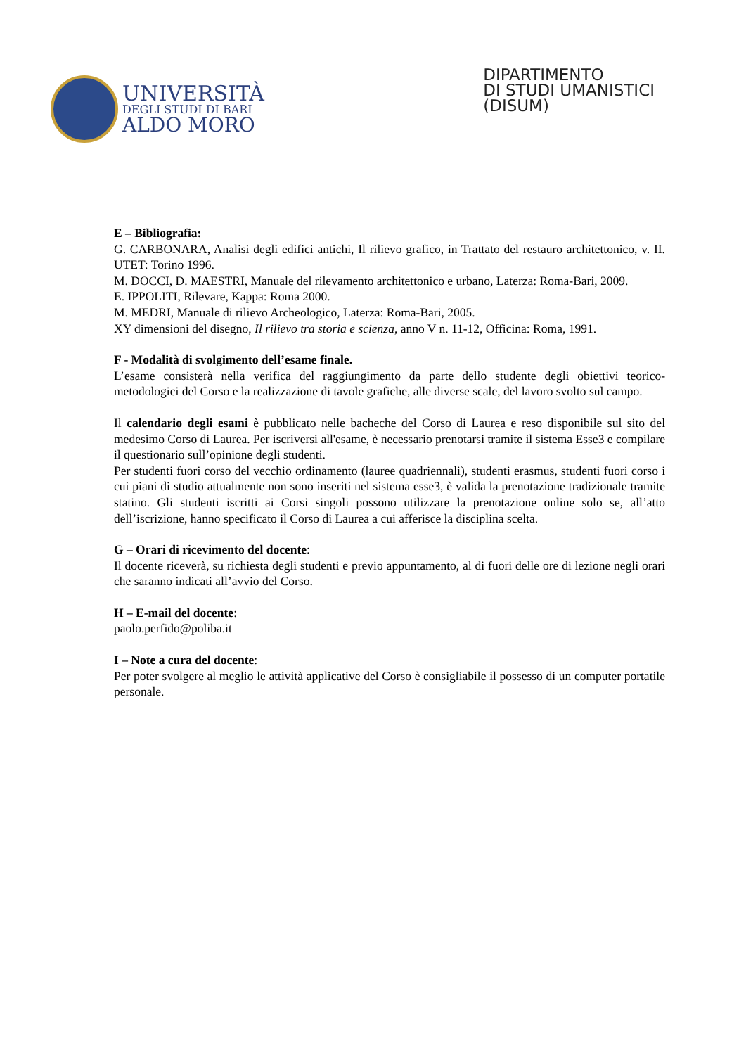UNIVERSITÀ
DEGLI STUDI DI BARI
ALDO MORO
DIPARTIMENTO
DI STUDI UMANISTICI
(DISUM)
E – Bibliografia:
G. CARBONARA, Analisi degli edifici antichi, Il rilievo grafico, in Trattato del restauro architettonico, v. II. UTET: Torino 1996.
M. DOCCI, D. MAESTRI, Manuale del rilevamento architettonico e urbano, Laterza: Roma-Bari, 2009.
E. IPPOLITI, Rilevare, Kappa: Roma 2000.
M. MEDRI, Manuale di rilievo Archeologico, Laterza: Roma-Bari, 2005.
XY dimensioni del disegno, Il rilievo tra storia e scienza, anno V n. 11-12, Officina: Roma, 1991.
F - Modalità di svolgimento dell’esame finale.
L’esame consisterà nella verifica del raggiungimento da parte dello studente degli obiettivi teorico-metodologici del Corso e la realizzazione di tavole grafiche, alle diverse scale, del lavoro svolto sul campo.
Il calendario degli esami è pubblicato nelle bacheche del Corso di Laurea e reso disponibile sul sito del medesimo Corso di Laurea. Per iscriversi all'esame, è necessario prenotarsi tramite il sistema Esse3 e compilare il questionario sull’opinione degli studenti.
Per studenti fuori corso del vecchio ordinamento (lauree quadriennali), studenti erasmus, studenti fuori corso i cui piani di studio attualmente non sono inseriti nel sistema esse3, è valida la prenotazione tradizionale tramite statino. Gli studenti iscritti ai Corsi singoli possono utilizzare la prenotazione online solo se, all’atto dell’iscrizione, hanno specificato il Corso di Laurea a cui afferisce la disciplina scelta.
G – Orari di ricevimento del docente:
Il docente riceverà, su richiesta degli studenti e previo appuntamento, al di fuori delle ore di lezione negli orari che saranno indicati all’avvio del Corso.
H – E-mail del docente:
paolo.perfido@poliba.it
I – Note a cura del docente:
Per poter svolgere al meglio le attività applicative del Corso è consigliabile il possesso di un computer portatile personale.